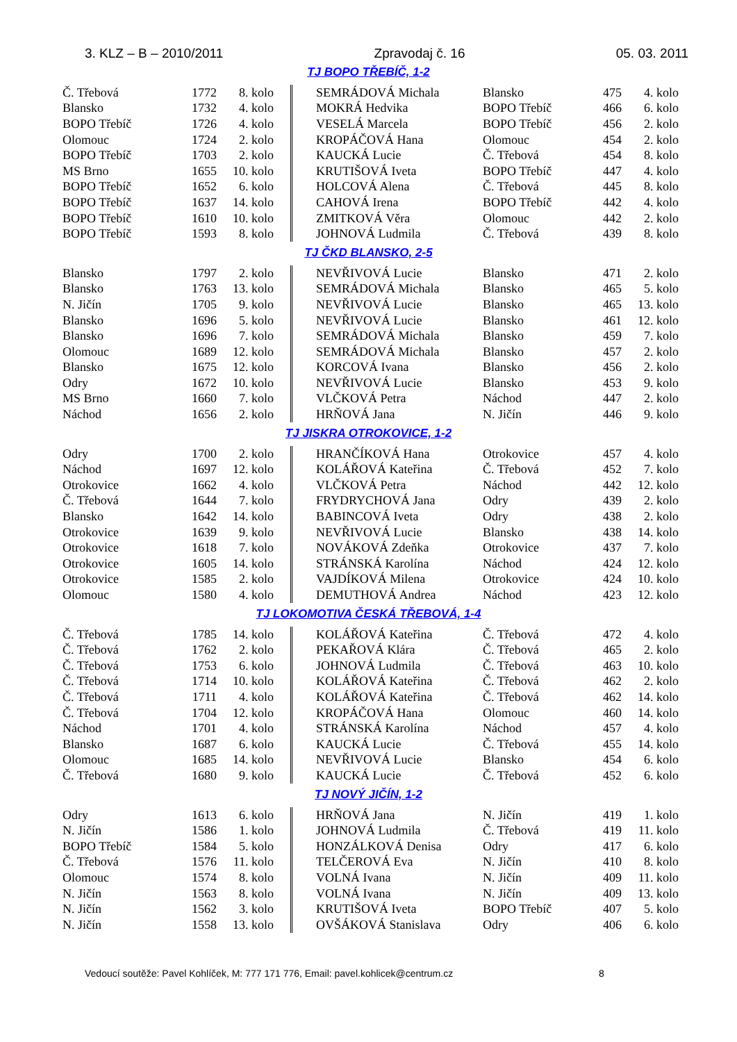3. KLZ – B – 2010/2011 Zpravodaj č. 16 05. 03. 2011
TJ BOPO TŘEBÍČ, 1-2
| Č. Třebová | 1772 | 8. kolo | | SEMRÁDOVÁ Michala | Blansko | 475 | 4. kolo |
| Blansko | 1732 | 4. kolo | | MOKRÁ Hedvika | BOPO Třebíč | 466 | 6. kolo |
| BOPO Třebíč | 1726 | 4. kolo | | VESELÁ Marcela | BOPO Třebíč | 456 | 2. kolo |
| Olomouc | 1724 | 2. kolo | | KROPÁČOVÁ Hana | Olomouc | 454 | 2. kolo |
| BOPO Třebíč | 1703 | 2. kolo | | KAUCKÁ Lucie | Č. Třebová | 454 | 8. kolo |
| MS Brno | 1655 | 10. kolo | | KRUTIŠOVÁ Iveta | BOPO Třebíč | 447 | 4. kolo |
| BOPO Třebíč | 1652 | 6. kolo | | HOLCOVÁ Alena | Č. Třebová | 445 | 8. kolo |
| BOPO Třebíč | 1637 | 14. kolo | | CAHOVÁ Irena | BOPO Třebíč | 442 | 4. kolo |
| BOPO Třebíč | 1610 | 10. kolo | | ZMITKOVÁ Věra | Olomouc | 442 | 2. kolo |
| BOPO Třebíč | 1593 | 8. kolo | | JOHNOVÁ Ludmila | Č. Třebová | 439 | 8. kolo |
TJ ČKD BLANSKO, 2-5
| Blansko | 1797 | 2. kolo | | NEVŘIVOVÁ Lucie | Blansko | 471 | 2. kolo |
| Blansko | 1763 | 13. kolo | | SEMRÁDOVÁ Michala | Blansko | 465 | 5. kolo |
| N. Jičín | 1705 | 9. kolo | | NEVŘIVOVÁ Lucie | Blansko | 465 | 13. kolo |
| Blansko | 1696 | 5. kolo | | NEVŘIVOVÁ Lucie | Blansko | 461 | 12. kolo |
| Blansko | 1696 | 7. kolo | | SEMRÁDOVÁ Michala | Blansko | 459 | 7. kolo |
| Olomouc | 1689 | 12. kolo | | SEMRÁDOVÁ Michala | Blansko | 457 | 2. kolo |
| Blansko | 1675 | 12. kolo | | KORCOVÁ Ivana | Blansko | 456 | 2. kolo |
| Odry | 1672 | 10. kolo | | NEVŘIVOVÁ Lucie | Blansko | 453 | 9. kolo |
| MS Brno | 1660 | 7. kolo | | VLČKOVÁ Petra | Náchod | 447 | 2. kolo |
| Náchod | 1656 | 2. kolo | | HRŇOVÁ Jana | N. Jičín | 446 | 9. kolo |
TJ JISKRA OTROKOVICE, 1-2
| Odry | 1700 | 2. kolo | | HRANČÍKOVÁ Hana | Otrokovice | 457 | 4. kolo |
| Náchod | 1697 | 12. kolo | | KOLÁŘOVÁ Kateřina | Č. Třebová | 452 | 7. kolo |
| Otrokovice | 1662 | 4. kolo | | VLČKOVÁ Petra | Náchod | 442 | 12. kolo |
| Č. Třebová | 1644 | 7. kolo | | FRYDRYCHOVÁ Jana | Odry | 439 | 2. kolo |
| Blansko | 1642 | 14. kolo | | BABINCOVÁ Iveta | Odry | 438 | 2. kolo |
| Otrokovice | 1639 | 9. kolo | | NEVŘIVOVÁ Lucie | Blansko | 438 | 14. kolo |
| Otrokovice | 1618 | 7. kolo | | NOVÁKOVÁ Zdeňka | Otrokovice | 437 | 7. kolo |
| Otrokovice | 1605 | 14. kolo | | STRÁNSKÁ Karolína | Náchod | 424 | 12. kolo |
| Otrokovice | 1585 | 2. kolo | | VAJDÍKOVÁ Milena | Otrokovice | 424 | 10. kolo |
| Olomouc | 1580 | 4. kolo | | DEMUTHOVÁ Andrea | Náchod | 423 | 12. kolo |
TJ LOKOMOTIVA ČESKÁ TŘEBOVÁ, 1-4
| Č. Třebová | 1785 | 14. kolo | | KOLÁŘOVÁ Kateřina | Č. Třebová | 472 | 4. kolo |
| Č. Třebová | 1762 | 2. kolo | | PEKAŘOVÁ Klára | Č. Třebová | 465 | 2. kolo |
| Č. Třebová | 1753 | 6. kolo | | JOHNOVÁ Ludmila | Č. Třebová | 463 | 10. kolo |
| Č. Třebová | 1714 | 10. kolo | | KOLÁŘOVÁ Kateřina | Č. Třebová | 462 | 2. kolo |
| Č. Třebová | 1711 | 4. kolo | | KOLÁŘOVÁ Kateřina | Č. Třebová | 462 | 14. kolo |
| Č. Třebová | 1704 | 12. kolo | | KROPÁČOVÁ Hana | Olomouc | 460 | 14. kolo |
| Náchod | 1701 | 4. kolo | | STRÁNSKÁ Karolína | Náchod | 457 | 4. kolo |
| Blansko | 1687 | 6. kolo | | KAUCKÁ Lucie | Č. Třebová | 455 | 14. kolo |
| Olomouc | 1685 | 14. kolo | | NEVŘIVOVÁ Lucie | Blansko | 454 | 6. kolo |
| Č. Třebová | 1680 | 9. kolo | | KAUCKÁ Lucie | Č. Třebová | 452 | 6. kolo |
TJ NOVÝ JIČÍN, 1-2
| Odry | 1613 | 6. kolo | | HRŇOVÁ Jana | N. Jičín | 419 | 1. kolo |
| N. Jičín | 1586 | 1. kolo | | JOHNOVÁ Ludmila | Č. Třebová | 419 | 11. kolo |
| BOPO Třebíč | 1584 | 5. kolo | | HONZÁLKOVÁ Denisa | Odry | 417 | 6. kolo |
| Č. Třebová | 1576 | 11. kolo | | TELČEROVÁ Eva | N. Jičín | 410 | 8. kolo |
| Olomouc | 1574 | 8. kolo | | VOLNÁ Ivana | N. Jičín | 409 | 11. kolo |
| N. Jičín | 1563 | 8. kolo | | VOLNÁ Ivana | N. Jičín | 409 | 13. kolo |
| N. Jičín | 1562 | 3. kolo | | KRUTIŠOVÁ Iveta | BOPO Třebíč | 407 | 5. kolo |
| N. Jičín | 1558 | 13. kolo | | OVŠÁKOVÁ Stanislava | Odry | 406 | 6. kolo |
Vedoucí soutěže: Pavel Kohlíček, M: 777 171 776, Email: pavel.kohlicek@centrum.cz 8